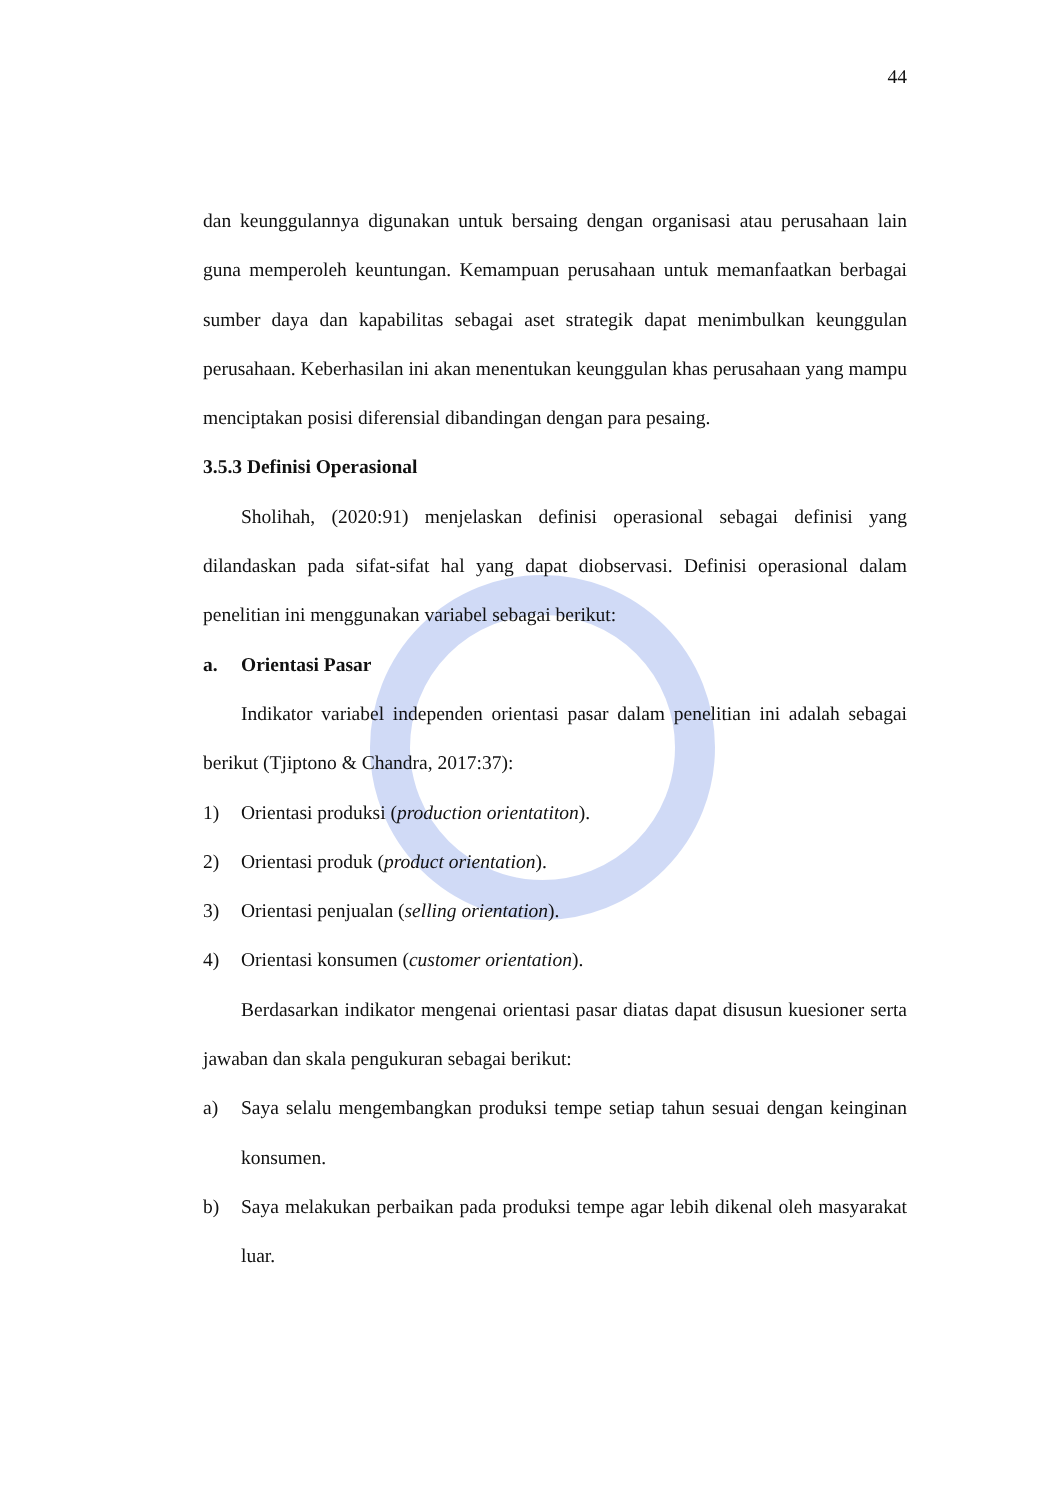44
dan keunggulannya digunakan untuk bersaing dengan organisasi atau perusahaan lain guna memperoleh keuntungan. Kemampuan perusahaan untuk memanfaatkan berbagai sumber daya dan kapabilitas sebagai aset strategik dapat menimbulkan keunggulan perusahaan. Keberhasilan ini akan menentukan keunggulan khas perusahaan yang mampu menciptakan posisi diferensial dibandingan dengan para pesaing.
3.5.3 Definisi Operasional
Sholihah, (2020:91) menjelaskan definisi operasional sebagai definisi yang dilandaskan pada sifat-sifat hal yang dapat diobservasi. Definisi operasional dalam penelitian ini menggunakan variabel sebagai berikut:
a. Orientasi Pasar
Indikator variabel independen orientasi pasar dalam penelitian ini adalah sebagai berikut (Tjiptono & Chandra, 2017:37):
1) Orientasi produksi (production orientatiton).
2) Orientasi produk (product orientation).
3) Orientasi penjualan (selling orientation).
4) Orientasi konsumen (customer orientation).
Berdasarkan indikator mengenai orientasi pasar diatas dapat disusun kuesioner serta jawaban dan skala pengukuran sebagai berikut:
a) Saya selalu mengembangkan produksi tempe setiap tahun sesuai dengan keinginan konsumen.
b) Saya melakukan perbaikan pada produksi tempe agar lebih dikenal oleh masyarakat luar.